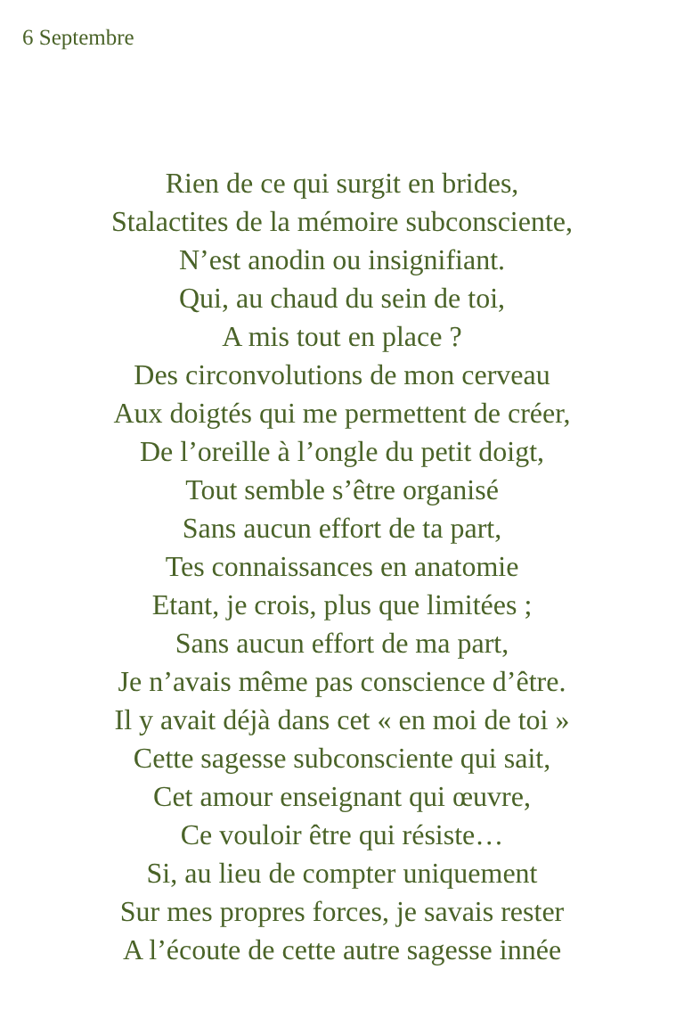6 Septembre
Rien de ce qui surgit en brides,
Stalactites de la mémoire subconsciente,
N’est anodin ou insignifiant.
Qui, au chaud du sein de toi,
A mis tout en place ?
Des circonvolutions de mon cerveau
Aux doigtés qui me permettent de créer,
De l’oreille à l’ongle du petit doigt,
Tout semble s’être organisé
Sans aucun effort de ta part,
Tes connaissances en anatomie
Etant, je crois, plus que limitées ;
Sans aucun effort de ma part,
Je n’avais même pas conscience d’être.
Il y avait déjà dans cet « en moi de toi »
Cette sagesse subconsciente qui sait,
Cet amour enseignant qui œuvre,
Ce vouloir être qui résiste…
Si, au lieu de compter uniquement
Sur mes propres forces, je savais rester
A l’écoute de cette autre sagesse innée